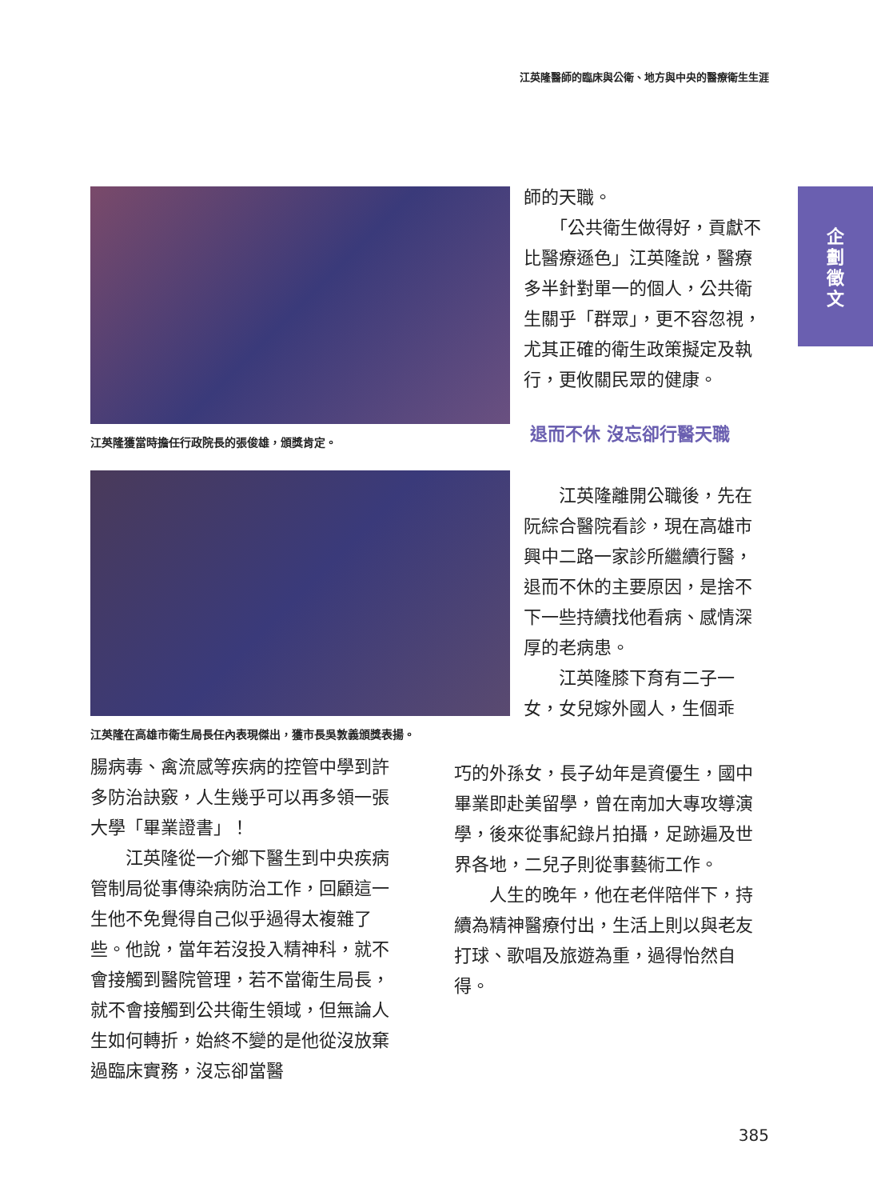江英隆醫師的臨床與公衛、地方與中央的醫療衛生生涯
企
劃
徵
文
江英隆獲當時擔任行政院長的張俊雄，頒獎肯定。
江英隆在高雄市衛生局長任內表現傑出，獲市長吳敦義頒獎表揚。
師的天職。
　　「公共衛生做得好，貢獻不比醫療遜色」江英隆說，醫療多半針對單一的個人，公共衛生關乎「群眾」，更不容忽視，尤其正確的衛生政策擬定及執行，更攸關民眾的健康。
退而不休 沒忘卻行醫天職
　　江英隆離開公職後，先在阮綜合醫院看診，現在高雄市興中二路一家診所繼續行醫，退而不休的主要原因，是捨不下一些持續找他看病、感情深厚的老病患。
　　江英隆膝下育有二子一女，女兒嫁外國人，生個乖
腸病毒、禽流感等疾病的控管中學到許多防治訣竅，人生幾乎可以再多領一張大學「畢業證書」！
　　江英隆從一介鄉下醫生到中央疾病管制局從事傳染病防治工作，回顧這一生他不免覺得自己似乎過得太複雜了些。他說，當年若沒投入精神科，就不會接觸到醫院管理，若不當衛生局長，就不會接觸到公共衛生領域，但無論人生如何轉折，始終不變的是他從沒放棄過臨床實務，沒忘卻當醫
巧的外孫女，長子幼年是資優生，國中畢業即赴美留學，曾在南加大專攻導演學，後來從事紀錄片拍攝，足跡遍及世界各地，二兒子則從事藝術工作。
　　人生的晚年，他在老伴陪伴下，持續為精神醫療付出，生活上則以與老友打球、歌唱及旅遊為重，過得怡然自得。
385